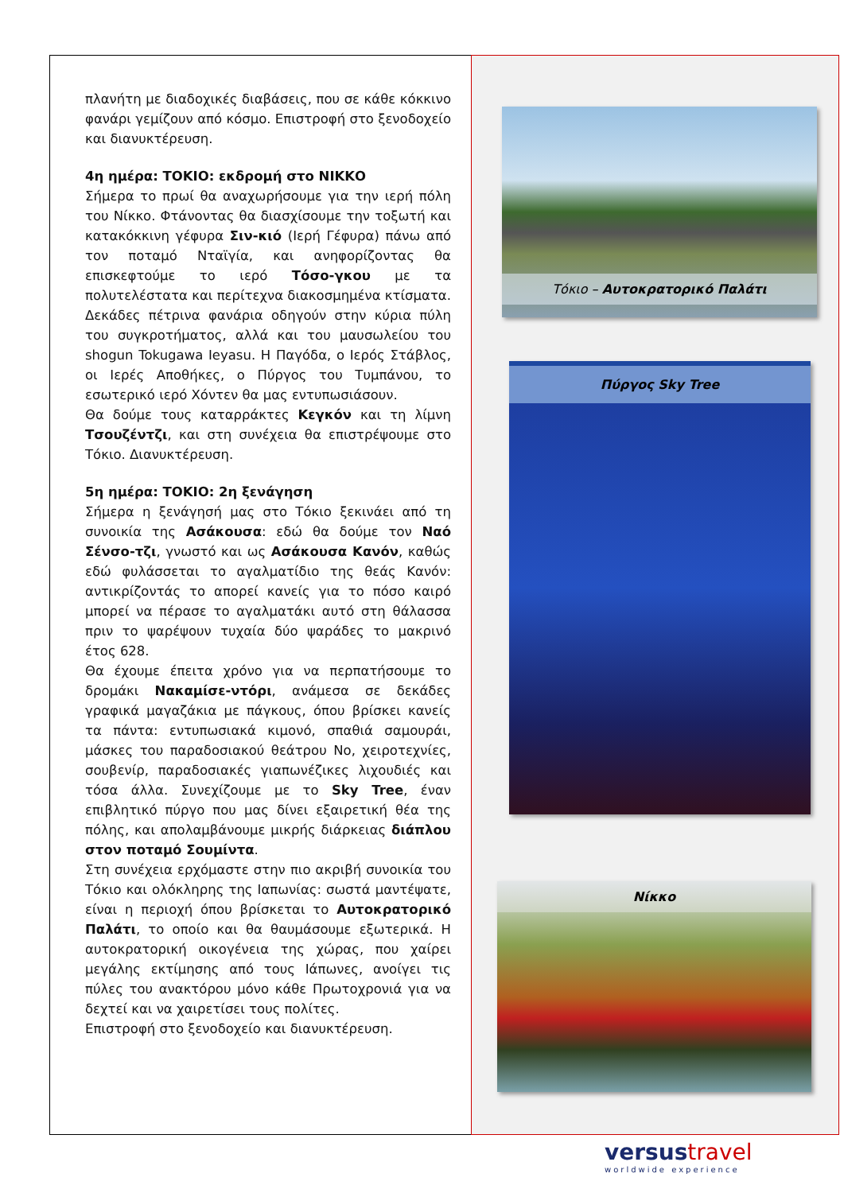πλανήτη με διαδοχικές διαβάσεις, που σε κάθε κόκκινο φανάρι γεμίζουν από κόσμο. Επιστροφή στο ξενοδοχείο και διανυκτέρευση.
4η ημέρα: ΤΟΚΙΟ: εκδρομή στο ΝΙΚΚΟ
Σήμερα το πρωί θα αναχωρήσουμε για την ιερή πόλη του Νίκκο. Φτάνοντας θα διασχίσουμε την τοξωτή και κατακόκκινη γέφυρα Σιν-κιό (Ιερή Γέφυρα) πάνω από τον ποταμό Νταϊγία, και ανηφορίζοντας θα επισκεφτούμε το ιερό Τόσο-γκου με τα πολυτελέστατα και περίτεχνα διακοσμημένα κτίσματα. Δεκάδες πέτρινα φανάρια οδηγούν στην κύρια πύλη του συγκροτήματος, αλλά και του μαυσωλείου του shogun Tokugawa Ieyasu. Η Παγόδα, ο Ιερός Στάβλος, οι Ιερές Αποθήκες, ο Πύργος του Τυμπάνου, το εσωτερικό ιερό Χόντεν θα μας εντυπωσιάσουν.
Θα δούμε τους καταρράκτες Κεγκόν και τη λίμνη Τσουζέντζι, και στη συνέχεια θα επιστρέψουμε στο Τόκιο. Διανυκτέρευση.
5η ημέρα: ΤΟΚΙΟ: 2η ξενάγηση
Σήμερα η ξενάγησή μας στο Τόκιο ξεκινάει από τη συνοικία της Ασάκουσα: εδώ θα δούμε τον Ναό Σένσο-τζι, γνωστό και ως Ασάκουσα Κανόν, καθώς εδώ φυλάσσεται το αγαλματίδιο της θεάς Κανόν: αντικρίζοντάς το απορεί κανείς για το πόσο καιρό μπορεί να πέρασε το αγαλματάκι αυτό στη θάλασσα πριν το ψαρέψουν τυχαία δύο ψαράδες το μακρινό έτος 628.
Θα έχουμε έπειτα χρόνο για να περπατήσουμε το δρομάκι Νακαμίσε-ντόρι, ανάμεσα σε δεκάδες γραφικά μαγαζάκια με πάγκους, όπου βρίσκει κανείς τα πάντα: εντυπωσιακά κιμονό, σπαθιά σαμουράι, μάσκες του παραδοσιακού θεάτρου Νο, χειροτεχνίες, σουβενίρ, παραδοσιακές γιαπωνέζικες λιχουδιές και τόσα άλλα. Συνεχίζουμε με το Sky Tree, έναν επιβλητικό πύργο που μας δίνει εξαιρετική θέα της πόλης, και απολαμβάνουμε μικρής διάρκειας διάπλου στον ποταμό Σουμίντα.
Στη συνέχεια ερχόμαστε στην πιο ακριβή συνοικία του Τόκιο και ολόκληρης της Ιαπωνίας: σωστά μαντέψατε, είναι η περιοχή όπου βρίσκεται το Αυτοκρατορικό Παλάτι, το οποίο και θα θαυμάσουμε εξωτερικά. Η αυτοκρατορική οικογένεια της χώρας, που χαίρει μεγάλης εκτίμησης από τους Ιάπωνες, ανοίγει τις πύλες του ανακτόρου μόνο κάθε Πρωτοχρονιά για να δεχτεί και να χαιρετίσει τους πολίτες.
Επιστροφή στο ξενοδοχείο και διανυκτέρευση.
Τόκιο – Αυτοκρατορικό Παλάτι
Πύργος Sky Tree
Νίκκο
versustravel
worldwide experience